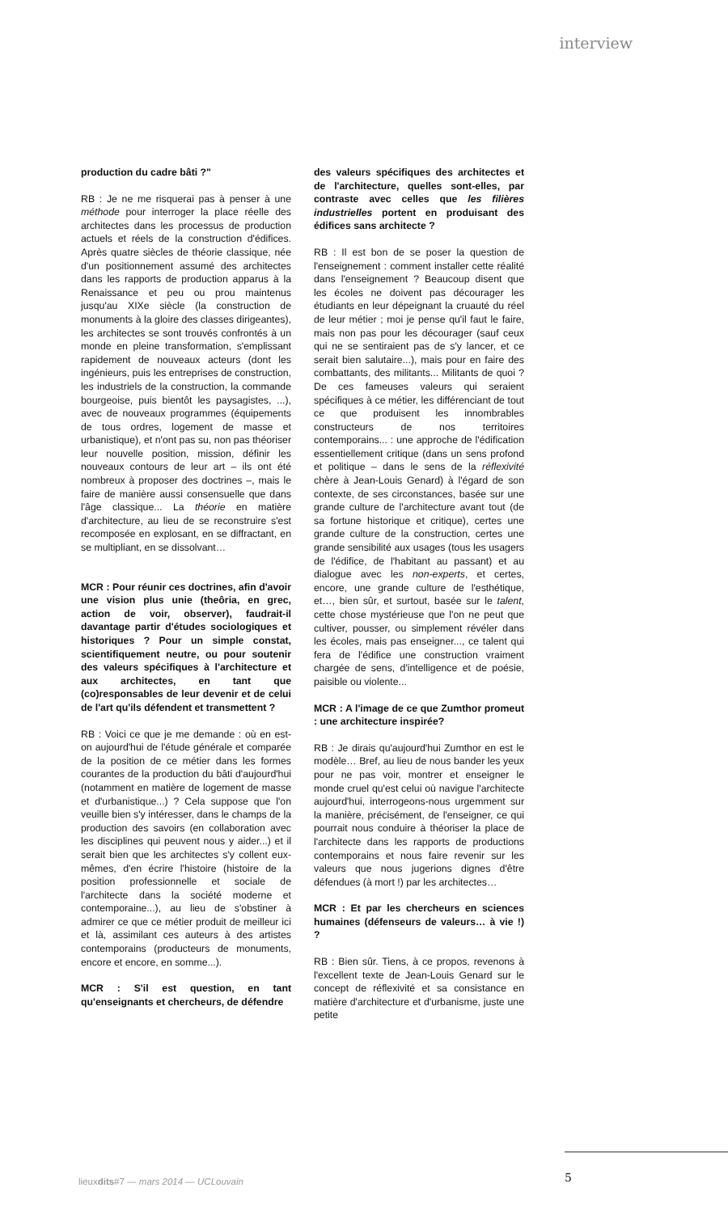interview
production du cadre bâti ?"
RB : Je ne me risquerai pas à penser à une méthode pour interroger la place réelle des architectes dans les processus de production actuels et réels de la construction d'édifices. Après quatre siècles de théorie classique, née d'un positionnement assumé des architectes dans les rapports de production apparus à la Renaissance et peu ou prou maintenus jusqu'au XIXe siècle (la construction de monuments à la gloire des classes dirigeantes), les architectes se sont trouvés confrontés à un monde en pleine transformation, s'emplissant rapidement de nouveaux acteurs (dont les ingénieurs, puis les entreprises de construction, les industriels de la construction, la commande bourgeoise, puis bientôt les paysagistes, ...), avec de nouveaux programmes (équipements de tous ordres, logement de masse et urbanistique), et n'ont pas su, non pas théoriser leur nouvelle position, mission, définir les nouveaux contours de leur art – ils ont été nombreux à proposer des doctrines –, mais le faire de manière aussi consensuelle que dans l'âge classique... La théorie en matière d'architecture, au lieu de se reconstruire s'est recomposée en explosant, en se diffractant, en se multipliant, en se dissolvant…
MCR : Pour réunir ces doctrines, afin d'avoir une vision plus unie (theôria, en grec, action de voir, observer), faudrait-il davantage partir d'études sociologiques et historiques ? Pour un simple constat, scientifiquement neutre, ou pour soutenir des valeurs spécifiques à l'architecture et aux architectes, en tant que (co)responsables de leur devenir et de celui de l'art qu'ils défendent et transmettent ?
RB : Voici ce que je me demande : où en est-on aujourd'hui de l'étude générale et comparée de la position de ce métier dans les formes courantes de la production du bâti d'aujourd'hui (notamment en matière de logement de masse et d'urbanistique...) ? Cela suppose que l'on veuille bien s'y intéresser, dans le champs de la production des savoirs (en collaboration avec les disciplines qui peuvent nous y aider...) et il serait bien que les architectes s'y collent eux-mêmes, d'en écrire l'histoire (histoire de la position professionnelle et sociale de l'architecte dans la société moderne et contemporaine...), au lieu de s'obstiner à admirer ce que ce métier produit de meilleur ici et là, assimilant ces auteurs à des artistes contemporains (producteurs de monuments, encore et encore, en somme...).
MCR : S'il est question, en tant qu'enseignants et chercheurs, de défendre
des valeurs spécifiques des architectes et de l'architecture, quelles sont-elles, par contraste avec celles que les filières industrielles portent en produisant des édifices sans architecte ?
RB : Il est bon de se poser la question de l'enseignement : comment installer cette réalité dans l'enseignement ? Beaucoup disent que les écoles ne doivent pas décourager les étudiants en leur dépeignant la cruauté du réel de leur métier ; moi je pense qu'il faut le faire, mais non pas pour les décourager (sauf ceux qui ne se sentiraient pas de s'y lancer, et ce serait bien salutaire...), mais pour en faire des combattants, des militants... Militants de quoi ? De ces fameuses valeurs qui seraient spécifiques à ce métier, les différenciant de tout ce que produisent les innombrables constructeurs de nos territoires contemporains... : une approche de l'édification essentiellement critique (dans un sens profond et politique – dans le sens de la réflexivité chère à Jean-Louis Genard) à l'égard de son contexte, de ses circonstances, basée sur une grande culture de l'architecture avant tout (de sa fortune historique et critique), certes une grande culture de la construction, certes une grande sensibilité aux usages (tous les usagers de l'édifice, de l'habitant au passant) et au dialogue avec les non-experts, et certes, encore, une grande culture de l'esthétique, et…, bien sûr, et surtout, basée sur le talent, cette chose mystérieuse que l'on ne peut que cultiver, pousser, ou simplement révéler dans les écoles, mais pas enseigner..., ce talent qui fera de l'édifice une construction vraiment chargée de sens, d'intelligence et de poésie, paisible ou violente...
MCR : A l'image de ce que Zumthor promeut : une architecture inspirée?
RB : Je dirais qu'aujourd'hui Zumthor en est le modèle… Bref, au lieu de nous bander les yeux pour ne pas voir, montrer et enseigner le monde cruel qu'est celui où navigue l'architecte aujourd'hui, interrogeons-nous urgemment sur la manière, précisément, de l'enseigner, ce qui pourrait nous conduire à théoriser la place de l'architecte dans les rapports de productions contemporains et nous faire revenir sur les valeurs que nous jugerions dignes d'être défendues (à mort !) par les architectes…
MCR : Et par les chercheurs en sciences humaines (défenseurs de valeurs… à vie !) ?
RB : Bien sûr. Tiens, à ce propos, revenons à l'excellent texte de Jean-Louis Genard sur le concept de réflexivité et sa consistance en matière d'architecture et d'urbanisme, juste une petite
lieuxdits#7 — mars 2014 — UCLouvain
5